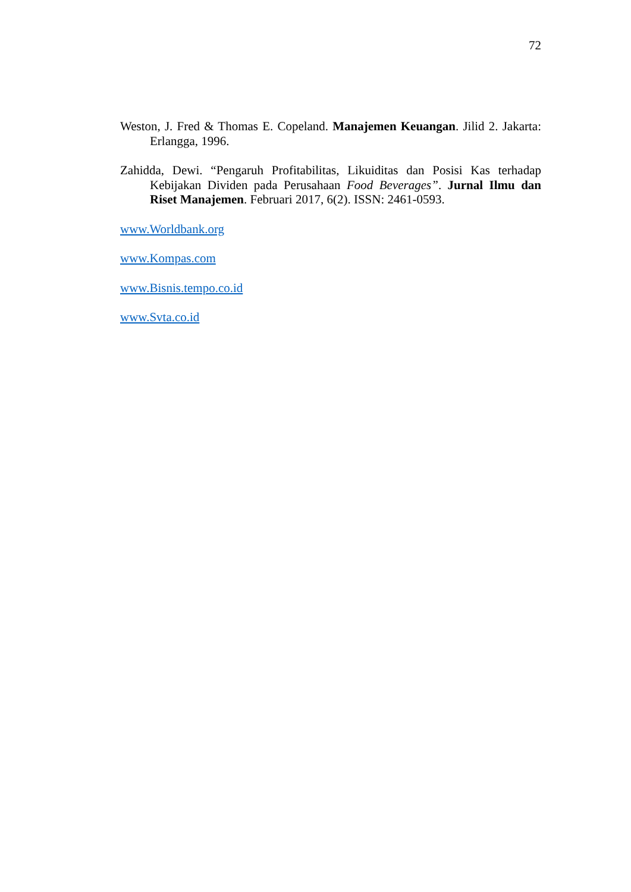72
Weston, J. Fred & Thomas E. Copeland. Manajemen Keuangan. Jilid 2. Jakarta: Erlangga, 1996.
Zahidda, Dewi. “Pengaruh Profitabilitas, Likuiditas dan Posisi Kas terhadap Kebijakan Dividen pada Perusahaan Food Beverages”. Jurnal Ilmu dan Riset Manajemen. Februari 2017, 6(2). ISSN: 2461-0593.
www.Worldbank.org
www.Kompas.com
www.Bisnis.tempo.co.id
www.Svta.co.id